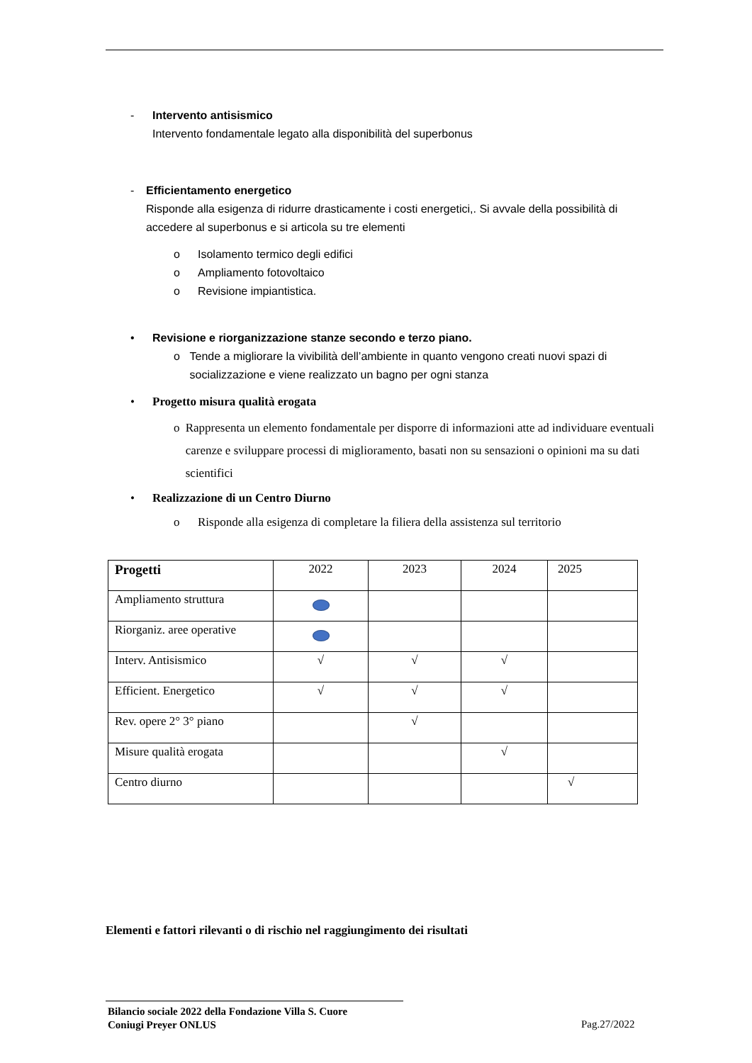- Intervento antisismico
Intervento fondamentale legato alla disponibilità del superbonus
- Efficientamento energetico
Risponde alla esigenza di ridurre drasticamente i costi energetici,. Si avvale della possibilità di accedere al superbonus e si articola su tre elementi
o Isolamento termico degli edifici
o Ampliamento fotovoltaico
o Revisione impiantistica.
• Revisione e riorganizzazione stanze secondo e terzo piano.
o Tende a migliorare la vivibilità dell’ambiente in quanto vengono creati nuovi spazi di socializzazione e viene realizzato un bagno per ogni stanza
• Progetto misura qualità erogata
o Rappresenta un elemento fondamentale per disporre di informazioni atte ad individuare eventuali carenze e sviluppare processi di miglioramento, basati non su sensazioni o opinioni ma su dati scientifici
• Realizzazione di un Centro Diurno
o Risponde alla esigenza di completare la filiera della assistenza sul territorio
| Progetti | 2022 | 2023 | 2024 | 2025 |
| --- | --- | --- | --- | --- |
| Ampliamento struttura | | | | |
| Riorganiz. aree operative | | | | |
| Interv. Antisismico | √ | √ | √ | |
| Efficient. Energetico | √ | √ | √ | |
| Rev. opere 2° 3° piano | | √ | | |
| Misure qualità erogata | | | √ | |
| Centro diurno | | | | √ |
Elementi e fattori rilevanti o di rischio nel raggiungimento dei risultati
Bilancio sociale 2022 della Fondazione Villa S. Cuore
Coniugi Preyer ONLUS
Pag.27/2022